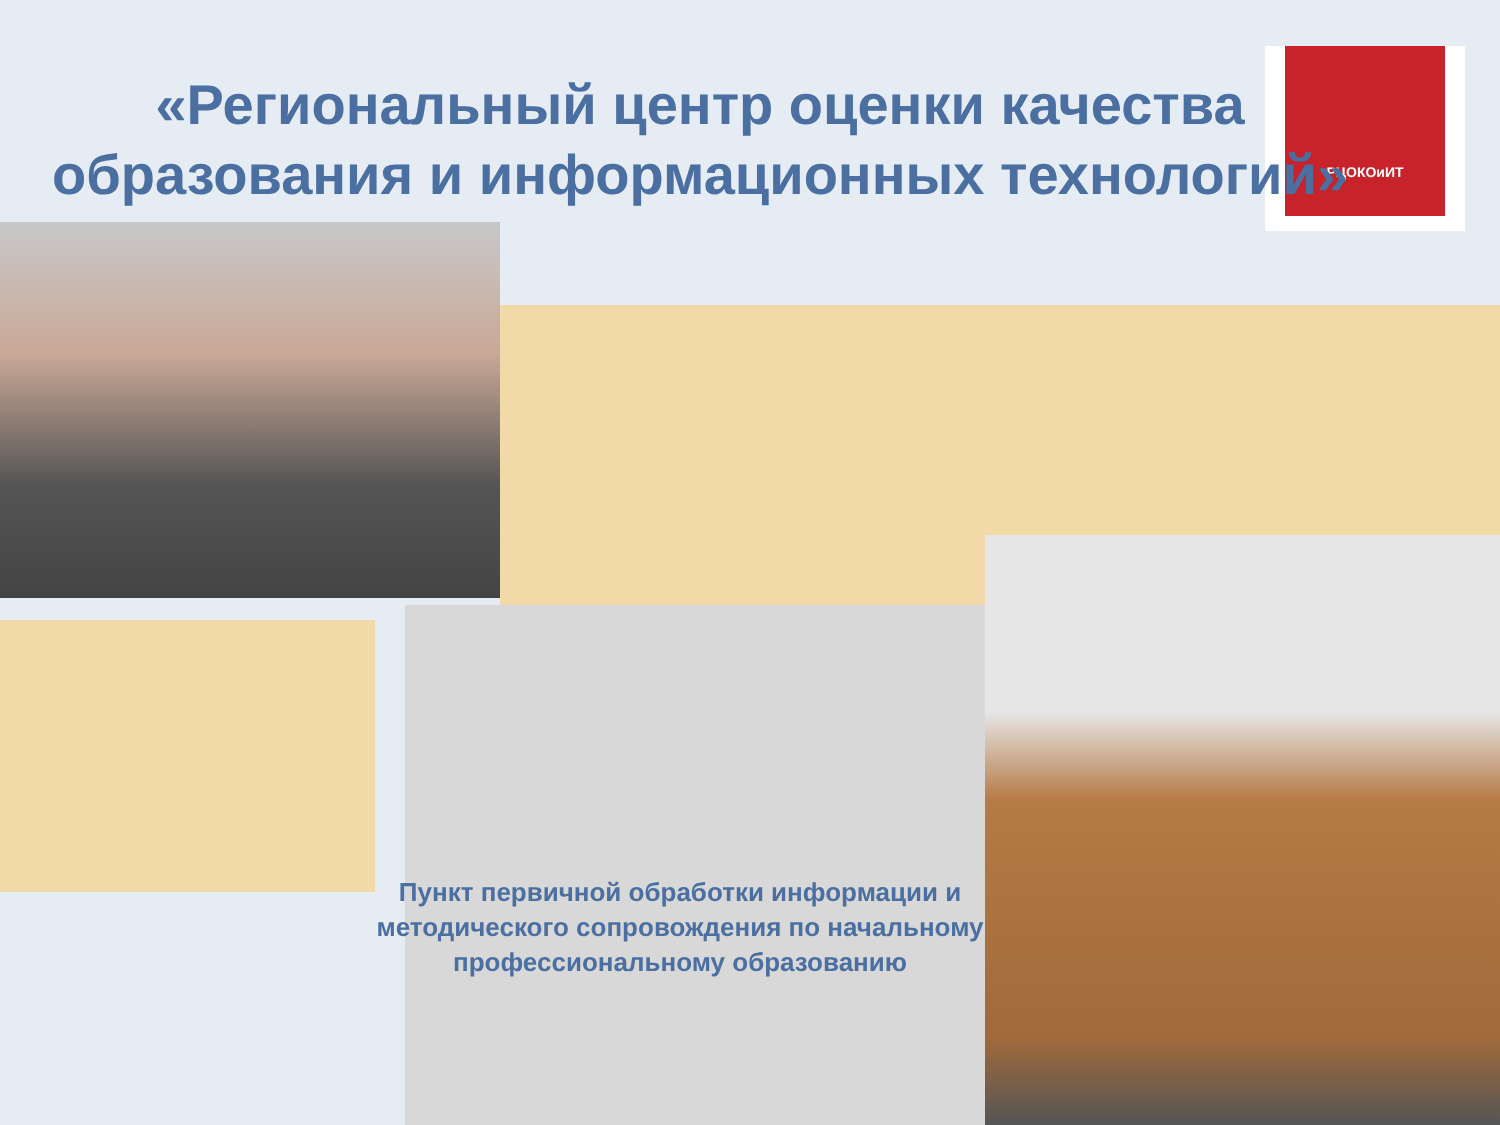«Региональный центр оценки качества образования и информационных технологий»
РЦОКОиИТ
Пункт первичной обработки информации и методического сопровождения по начальному профессиональному образованию